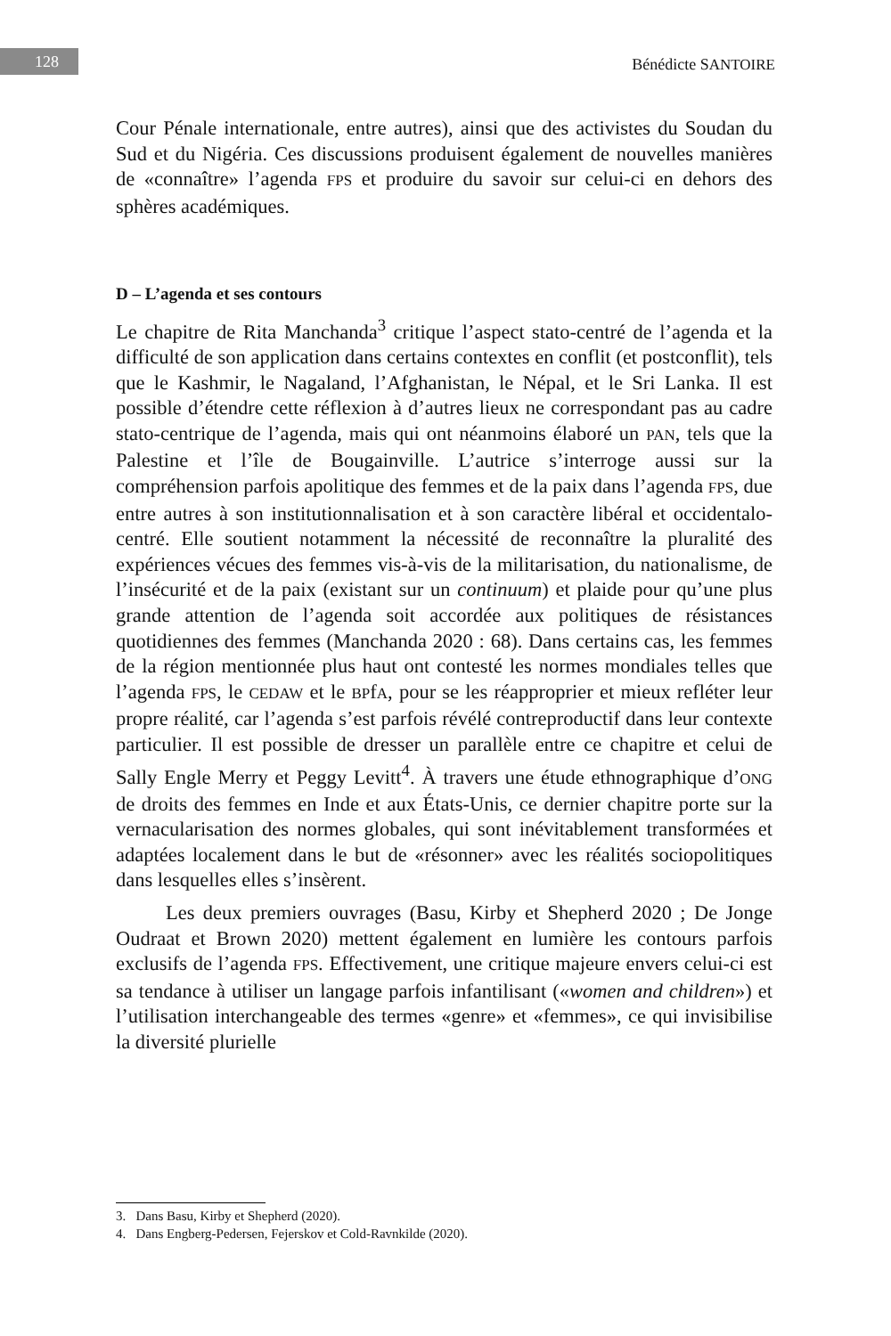128 Bénédicte SANTOIRE
Cour Pénale internationale, entre autres), ainsi que des activistes du Soudan du Sud et du Nigéria. Ces discussions produisent également de nouvelles manières de «connaître» l’agenda FPS et produire du savoir sur celui-ci en dehors des sphères académiques.
D – L’agenda et ses contours
Le chapitre de Rita Manchanda<sup>3</sup> critique l’aspect stato-centré de l’agenda et la difficulté de son application dans certains contextes en conflit (et postconflit), tels que le Kashmir, le Nagaland, l’Afghanistan, le Népal, et le Sri Lanka. Il est possible d’étendre cette réflexion à d’autres lieux ne correspondant pas au cadre stato-centrique de l’agenda, mais qui ont néanmoins élaboré un PAN, tels que la Palestine et l’île de Bougainville. L’autrice s’interroge aussi sur la compréhension parfois apolitique des femmes et de la paix dans l’agenda FPS, due entre autres à son institutionnalisation et à son caractère libéral et occidentalo-centré. Elle soutient notamment la nécessité de reconnaître la pluralité des expériences vécues des femmes vis-à-vis de la militarisation, du nationalisme, de l’insécurité et de la paix (existant sur un continuum) et plaide pour qu’une plus grande attention de l’agenda soit accordée aux politiques de résistances quotidiennes des femmes (Manchanda 2020 : 68). Dans certains cas, les femmes de la région mentionnée plus haut ont contesté les normes mondiales telles que l’agenda FPS, le CEDAW et le BPfA, pour se les réapproprier et mieux refléter leur propre réalité, car l’agenda s’est parfois révélé contreproductif dans leur contexte particulier. Il est possible de dresser un parallèle entre ce chapitre et celui de Sally Engle Merry et Peggy Levitt<sup>4</sup>. À travers une étude ethnographique d’ONG de droits des femmes en Inde et aux États-Unis, ce dernier chapitre porte sur la vernacularisation des normes globales, qui sont inévitablement transformées et adaptées localement dans le but de «résonner» avec les réalités sociopolitiques dans lesquelles elles s’insèrent.
Les deux premiers ouvrages (Basu, Kirby et Shepherd 2020 ; De Jonge Oudraat et Brown 2020) mettent également en lumière les contours parfois exclusifs de l’agenda FPS. Effectivement, une critique majeure envers celui-ci est sa tendance à utiliser un langage parfois infantilisant («women and children») et l’utilisation interchangeable des termes «genre» et «femmes», ce qui invisibilise la diversité plurielle
3. Dans Basu, Kirby et Shepherd (2020).
4. Dans Engberg-Pedersen, Fejerskov et Cold-Ravnkilde (2020).